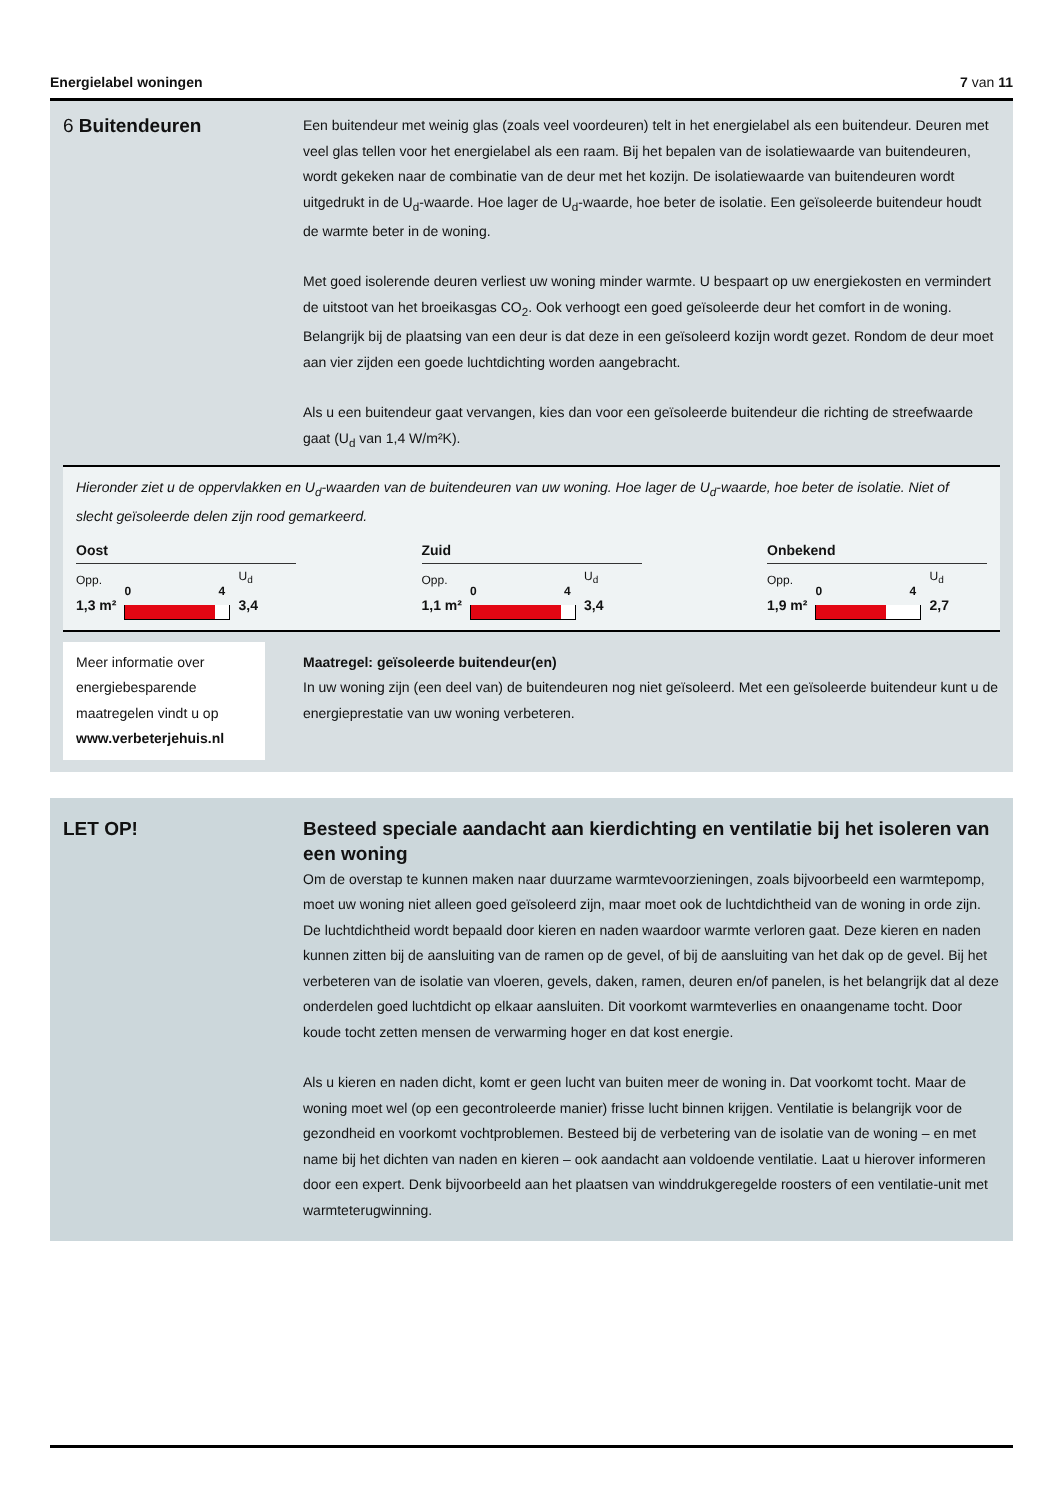Energielabel woningen 7 van 11
6 Buitendeuren
Een buitendeur met weinig glas (zoals veel voordeuren) telt in het energielabel als een buitendeur. Deuren met veel glas tellen voor het energielabel als een raam. Bij het bepalen van de isolatiewaarde van buitendeuren, wordt gekeken naar de combinatie van de deur met het kozijn. De isolatiewaarde van buitendeuren wordt uitgedrukt in de U<sub>d</sub>-waarde. Hoe lager de U<sub>d</sub>-waarde, hoe beter de isolatie. Een geïsoleerde buitendeur houdt de warmte beter in de woning.
Met goed isolerende deuren verliest uw woning minder warmte. U bespaart op uw energiekosten en vermindert de uitstoot van het broeikasgas CO<sub>2</sub>. Ook verhoogt een goed geïsoleerde deur het comfort in de woning. Belangrijk bij de plaatsing van een deur is dat deze in een geïsoleerd kozijn wordt gezet. Rondom de deur moet aan vier zijden een goede luchtdichting worden aangebracht.
Als u een buitendeur gaat vervangen, kies dan voor een geïsoleerde buitendeur die richting de streefwaarde gaat (U<sub>d</sub> van 1,4 W/m²K).
Hieronder ziet u de oppervlakken en U<sub>d</sub>-waarden van de buitendeuren van uw woning. Hoe lager de U<sub>d</sub>-waarde, hoe beter de isolatie. Niet of slecht geïsoleerde delen zijn rood gemarkeerd.
Oost
Opp.
1,3 m²
0 4
U<sub>d</sub>
3,4
Zuid
Opp.
1,1 m²
0 4
U<sub>d</sub>
3,4
Onbekend
Opp.
1,9 m²
0 4
U<sub>d</sub>
2,7
Meer informatie over energiebesparende maatregelen vindt u op www.verbeterjehuis.nl
Maatregel: geïsoleerde buitendeur(en)
In uw woning zijn (een deel van) de buitendeuren nog niet geïsoleerd. Met een geïsoleerde buitendeur kunt u de energieprestatie van uw woning verbeteren.
LET OP! Besteed speciale aandacht aan kierdichting en ventilatie bij het isoleren van een woning
Om de overstap te kunnen maken naar duurzame warmtevoorzieningen, zoals bijvoorbeeld een warmtepomp, moet uw woning niet alleen goed geïsoleerd zijn, maar moet ook de luchtdichtheid van de woning in orde zijn. De luchtdichtheid wordt bepaald door kieren en naden waardoor warmte verloren gaat. Deze kieren en naden kunnen zitten bij de aansluiting van de ramen op de gevel, of bij de aansluiting van het dak op de gevel. Bij het verbeteren van de isolatie van vloeren, gevels, daken, ramen, deuren en/of panelen, is het belangrijk dat al deze onderdelen goed luchtdicht op elkaar aansluiten. Dit voorkomt warmteverlies en onaangename tocht. Door koude tocht zetten mensen de verwarming hoger en dat kost energie.
Als u kieren en naden dicht, komt er geen lucht van buiten meer de woning in. Dat voorkomt tocht. Maar de woning moet wel (op een gecontroleerde manier) frisse lucht binnen krijgen. Ventilatie is belangrijk voor de gezondheid en voorkomt vochtproblemen. Besteed bij de verbetering van de isolatie van de woning – en met name bij het dichten van naden en kieren – ook aandacht aan voldoende ventilatie. Laat u hierover informeren door een expert. Denk bijvoorbeeld aan het plaatsen van winddrukgeregelde roosters of een ventilatie-unit met warmteterugwinning.